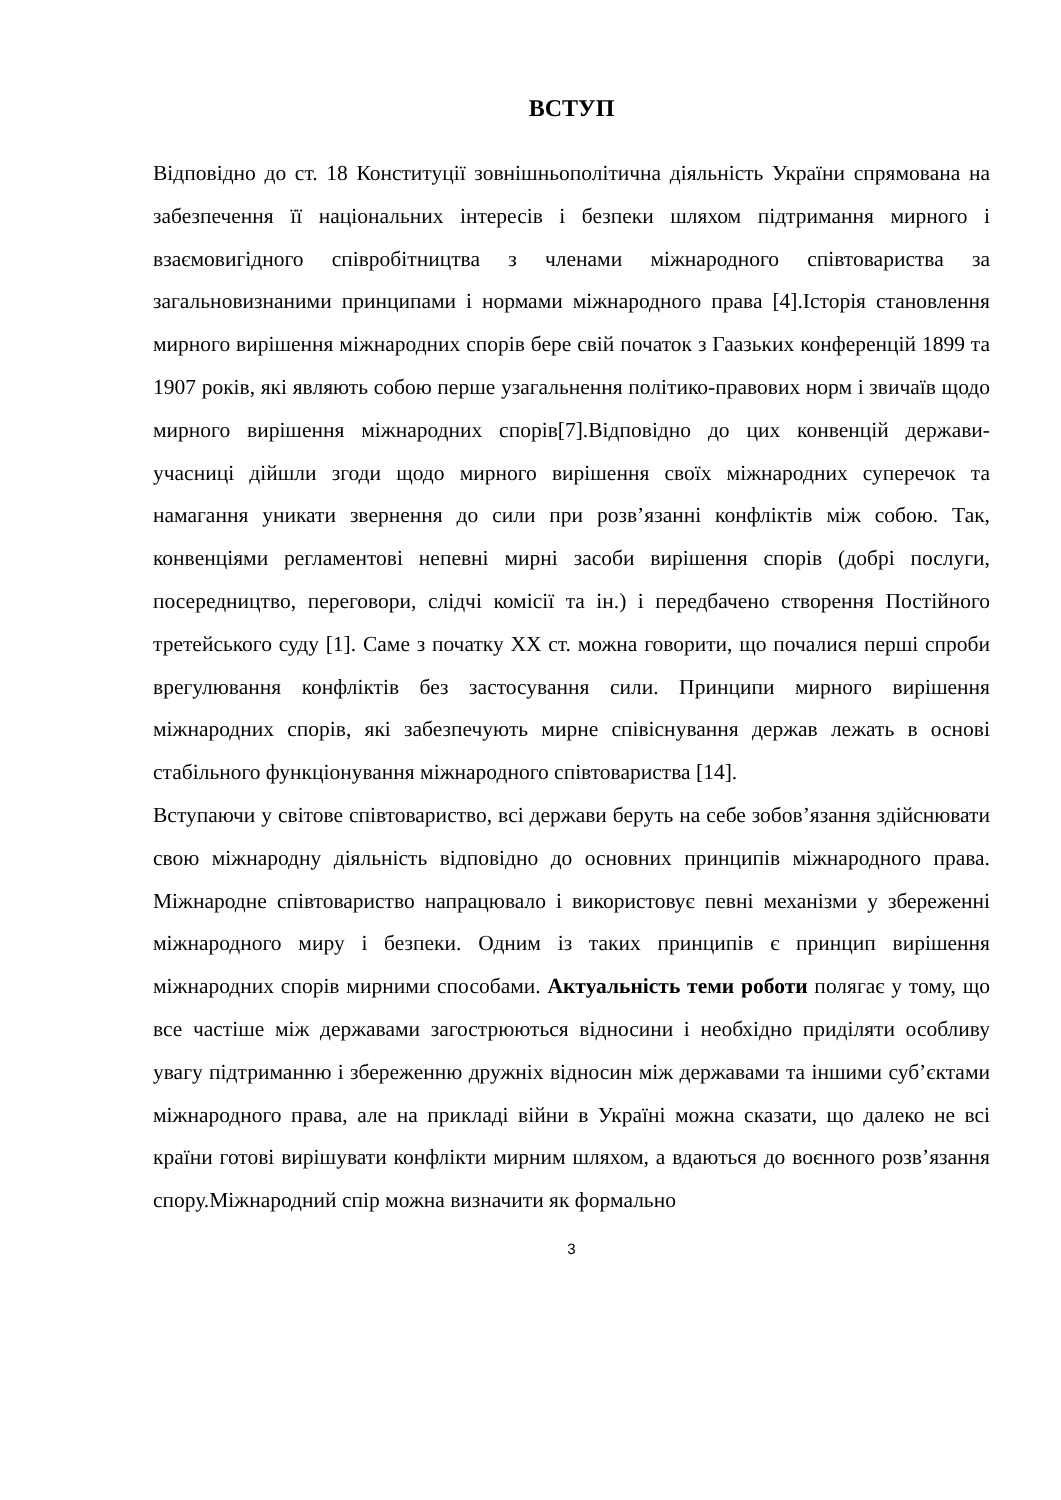ВСТУП
Відповідно до ст. 18 Конституції зовнішньополітична діяльність України спрямована на забезпечення її національних інтересів і безпеки шляхом підтримання мирного і взаємовигідного співробітництва з членами міжнародного співтовариства за загальновизнаними принципами і нормами міжнародного права [4].Історія становлення мирного вирішення міжнародних спорів бере свій початок з Гаазьких конференцій 1899 та 1907 років, які являють собою перше узагальнення політико-правових норм і звичаїв щодо мирного вирішення міжнародних спорів[7].Відповідно до цих конвенцій держави-учасниці дійшли згоди щодо мирного вирішення своїх міжнародних суперечок та намагання уникати звернення до сили при розв’язанні конфліктів між собою. Так, конвенціями регламентові непевні мирні засоби вирішення спорів (добрі послуги, посередництво, переговори, слідчі комісії та ін.) і передбачено створення Постійного третейського суду [1]. Саме з початку ХХ ст. можна говорити, що почалися перші спроби врегулювання конфліктів без застосування сили. Принципи мирного вирішення міжнародних спорів, які забезпечують мирне співіснування держав лежать в основі стабільного функціонування міжнародного співтовариства [14].
Вступаючи у світове співтовариство, всі держави беруть на себе зобов’язання здійснювати свою міжнародну діяльність відповідно до основних принципів міжнародного права. Міжнародне співтовариство напрацювало і використовує певні механізми у збереженні міжнародного миру і безпеки. Одним із таких принципів є принцип вирішення міжнародних спорів мирними способами. Актуальність теми роботи полягає у тому, що все частіше між державами загострюються відносини і необхідно приділяти особливу увагу підтриманню і збереженню дружніх відносин між державами та іншими суб’єктами міжнародного права, але на прикладі війни в Україні можна сказати, що далеко не всі країни готові вирішувати конфлікти мирним шляхом, а вдаються до воєнного розв’язання спору.Міжнародний спір можна визначити як формально
3